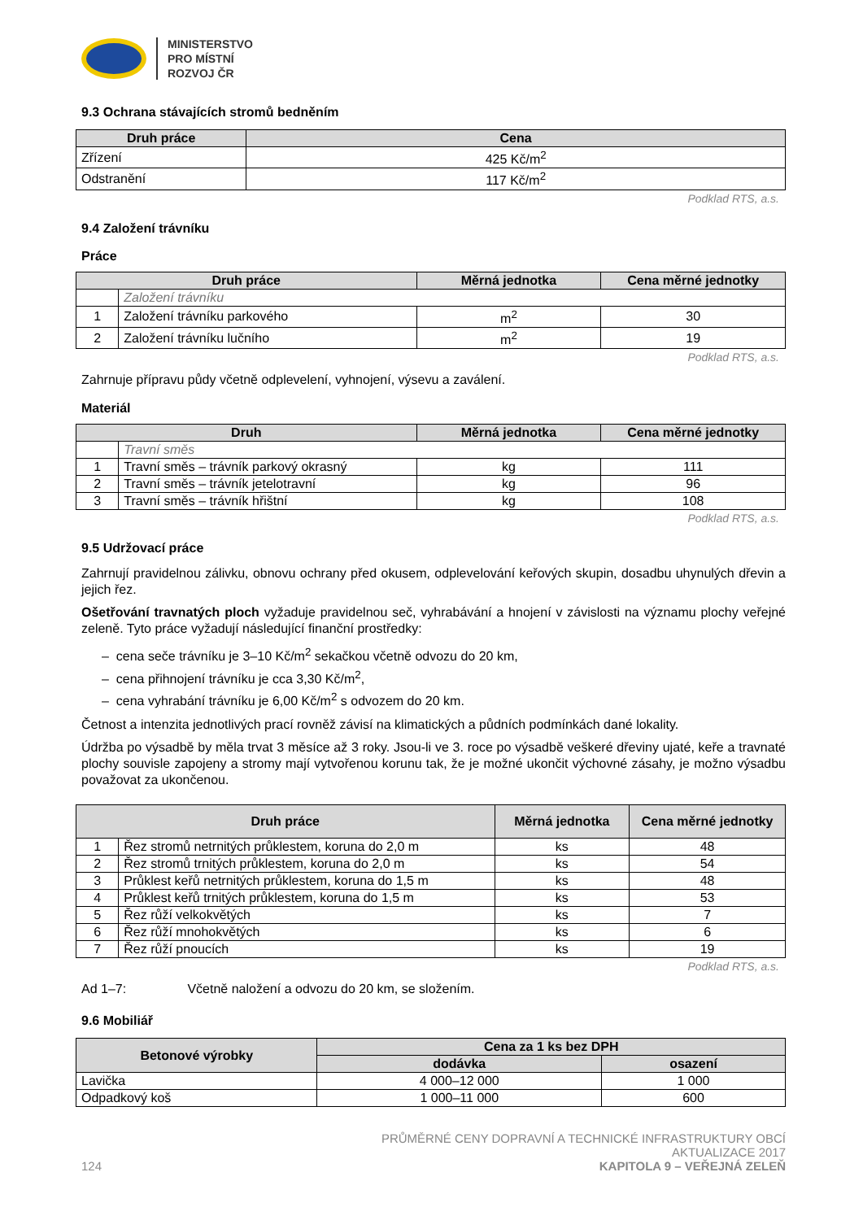MINISTERSTVO
PRO MÍSTNÍ
ROZVOJ ČR
9.3 Ochrana stávajících stromů bedněním
| Druh práce | Cena |
| --- | --- |
| Zřízení | 425 Kč/m<sup>2</sup> |
| Odstranění | 117 Kč/m<sup>2</sup> |
Podklad RTS, a.s.
9.4 Založení trávníku
Práce
| Druh práce | | Měrná jednotka | Cena měrné jednotky |
| --- | --- | --- | --- |
| | Založení trávníku | | |
| 1 | Založení trávníku parkového | m<sup>2</sup> | 30 |
| 2 | Založení trávníku lučního | m<sup>2</sup> | 19 |
Podklad RTS, a.s.
Zahrnuje přípravu půdy včetně odplevelení, vyhnojení, výsevu a zaválení.
Materiál
| Druh | | Měrná jednotka | Cena měrné jednotky |
| --- | --- | --- | --- |
| | Travní směs | | |
| 1 | Travní směs – trávník parkový okrasný | kg | 111 |
| 2 | Travní směs – trávník jetelotravní | kg | 96 |
| 3 | Travní směs – trávník hřištní | kg | 108 |
Podklad RTS, a.s.
9.5 Udržovací práce
Zahrnují pravidelnou zálivku, obnovu ochrany před okusem, odplevelování keřových skupin, dosadbu uhynulých dřevin a jejich řez.
Ošetřování travnatých ploch vyžaduje pravidelnou seč, vyhrabávání a hnojení v závislosti na významu plochy veřejné zeleně. Tyto práce vyžadují následující finanční prostředky:
– cena seče trávníku je 3–10 Kč/m<sup>2</sup> sekačkou včetně odvozu do 20 km,
– cena přihnojení trávníku je cca 3,30 Kč/m<sup>2</sup>,
– cena vyhrabání trávníku je 6,00 Kč/m<sup>2</sup> s odvozem do 20 km.
Četnost a intenzita jednotlivých prací rovněž závisí na klimatických a půdních podmínkách dané lokality.
Údržba po výsadbě by měla trvat 3 měsíce až 3 roky. Jsou-li ve 3. roce po výsadbě veškeré dřeviny ujaté, keře a travnaté plochy souvisle zapojeny a stromy mají vytvořenou korunu tak, že je možné ukončit výchovné zásahy, je možno výsadbu považovat za ukončenou.
| Druh práce | | Měrná jednotka | Cena měrné jednotky |
| --- | --- | --- | --- |
| 1 | Řez stromů netrnitých průklestem, koruna do 2,0 m | ks | 48 |
| 2 | Řez stromů trnitých průklestem, koruna do 2,0 m | ks | 54 |
| 3 | Průklest keřů netrnitých průklestem, koruna do 1,5 m | ks | 48 |
| 4 | Průklest keřů trnitých průklestem, koruna do 1,5 m | ks | 53 |
| 5 | Řez růží velkokvětých | ks | 7 |
| 6 | Řez růží mnohokvětých | ks | 6 |
| 7 | Řez růží pnoucích | ks | 19 |
Podklad RTS, a.s.
Ad 1–7: Včetně naložení a odvozu do 20 km, se složením.
9.6 Mobiliář
| Betonové výrobky | Cena za 1 ks bez DPH | |
| --- | --- | --- |
| | dodávka | osazení |
| Lavička | 4 000–12 000 | 1 000 |
| Odpadkový koš | 1 000–11 000 | 600 |
124
PRŮMĚRNÉ CENY DOPRAVNÍ A TECHNICKÉ INFRASTRUKTURY OBCÍ
AKTUALIZACE 2017
KAPITOLA 9 – VEŘEJNÁ ZELEŇ